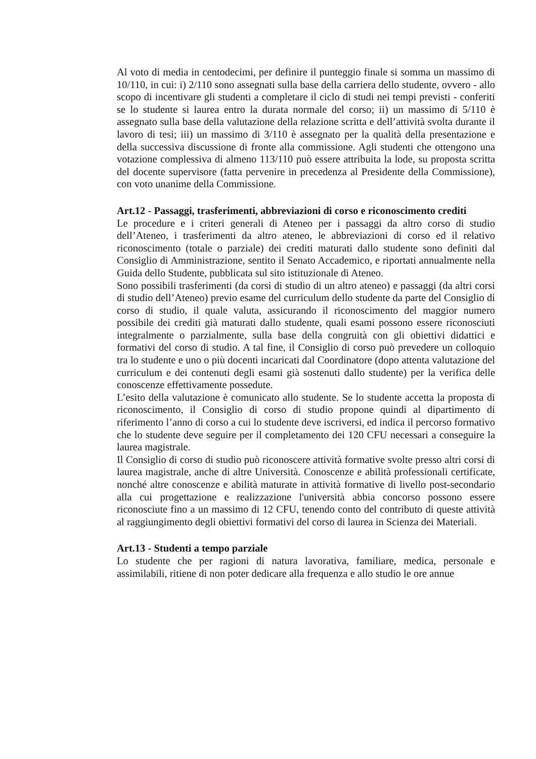Al voto di media in centodecimi, per definire il punteggio finale si somma un massimo di 10/110, in cui: i) 2/110 sono assegnati sulla base della carriera dello studente, ovvero - allo scopo di incentivare gli studenti a completare il ciclo di studi nei tempi previsti - conferiti se lo studente si laurea entro la durata normale del corso; ii) un massimo di 5/110 è assegnato sulla base della valutazione della relazione scritta e dell’attività svolta durante il lavoro di tesi; iii) un massimo di 3/110 è assegnato per la qualità della presentazione e della successiva discussione di fronte alla commissione. Agli studenti che ottengono una votazione complessiva di almeno 113/110 può essere attribuita la lode, su proposta scritta del docente supervisore (fatta pervenire in precedenza al Presidente della Commissione), con voto unanime della Commissione.
Art.12 - Passaggi, trasferimenti, abbreviazioni di corso e riconoscimento crediti
Le procedure e i criteri generali di Ateneo per i passaggi da altro corso di studio dell’Ateneo, i trasferimenti da altro ateneo, le abbreviazioni di corso ed il relativo riconoscimento (totale o parziale) dei crediti maturati dallo studente sono definiti dal Consiglio di Amministrazione, sentito il Senato Accademico, e riportati annualmente nella Guida dello Studente, pubblicata sul sito istituzionale di Ateneo.
Sono possibili trasferimenti (da corsi di studio di un altro ateneo) e passaggi (da altri corsi di studio dell’Ateneo) previo esame del curriculum dello studente da parte del Consiglio di corso di studio, il quale valuta, assicurando il riconoscimento del maggior numero possibile dei crediti già maturati dallo studente, quali esami possono essere riconosciuti integralmente o parzialmente, sulla base della congruità con gli obiettivi didattici e formativi del corso di studio. A tal fine, il Consiglio di corso può prevedere un colloquio tra lo studente e uno o più docenti incaricati dal Coordinatore (dopo attenta valutazione del curriculum e dei contenuti degli esami già sostenuti dallo studente) per la verifica delle conoscenze effettivamente possedute.
L’esito della valutazione è comunicato allo studente. Se lo studente accetta la proposta di riconoscimento, il Consiglio di corso di studio propone quindi al dipartimento di riferimento l’anno di corso a cui lo studente deve iscriversi, ed indica il percorso formativo che lo studente deve seguire per il completamento dei 120 CFU necessari a conseguire la laurea magistrale.
Il Consiglio di corso di studio può riconoscere attività formative svolte presso altri corsi di laurea magistrale, anche di altre Università. Conoscenze e abilità professionali certificate, nonché altre conoscenze e abilità maturate in attività formative di livello post-secondario alla cui progettazione e realizzazione l'università abbia concorso possono essere riconosciute fino a un massimo di 12 CFU, tenendo conto del contributo di queste attività al raggiungimento degli obiettivi formativi del corso di laurea in Scienza dei Materiali.
Art.13 - Studenti a tempo parziale
Lo studente che per ragioni di natura lavorativa, familiare, medica, personale e assimilabili, ritiene di non poter dedicare alla frequenza e allo studio le ore annue